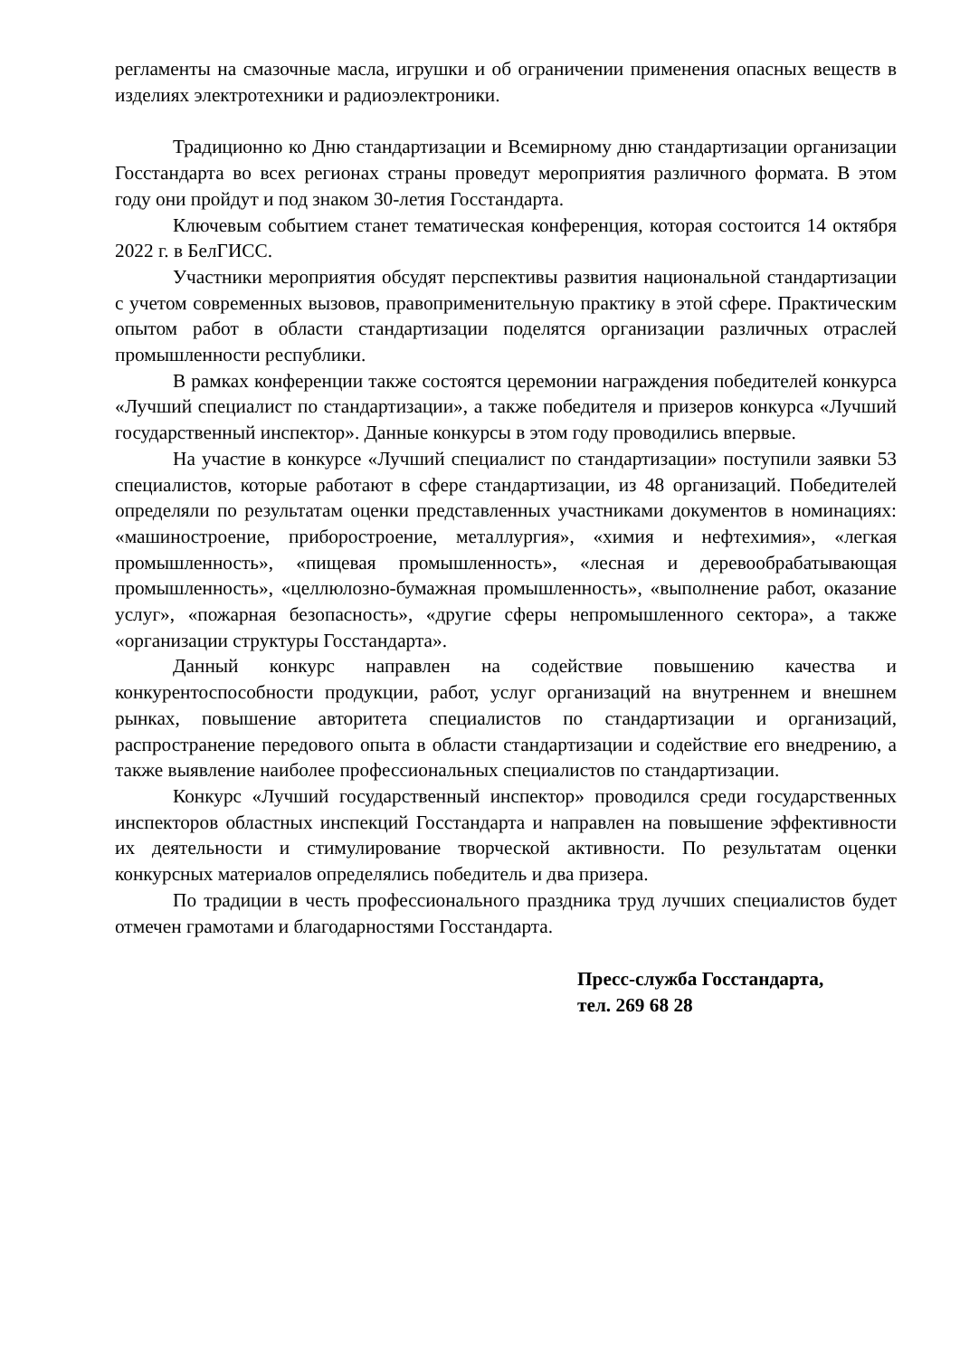регламенты на смазочные масла, игрушки и об ограничении применения опасных веществ в изделиях электротехники и радиоэлектроники.
Традиционно ко Дню стандартизации и Всемирному дню стандартизации организации Госстандарта во всех регионах страны проведут мероприятия различного формата. В этом году они пройдут и под знаком 30-летия Госстандарта.
Ключевым событием станет тематическая конференция, которая состоится 14 октября 2022 г. в БелГИСС.
Участники мероприятия обсудят перспективы развития национальной стандартизации с учетом современных вызовов, правоприменительную практику в этой сфере. Практическим опытом работ в области стандартизации поделятся организации различных отраслей промышленности республики.
В рамках конференции также состоятся церемонии награждения победителей конкурса «Лучший специалист по стандартизации», а также победителя и призеров конкурса «Лучший государственный инспектор». Данные конкурсы в этом году проводились впервые.
На участие в конкурсе «Лучший специалист по стандартизации» поступили заявки 53 специалистов, которые работают в сфере стандартизации, из 48 организаций. Победителей определяли по результатам оценки представленных участниками документов в номинациях: «машиностроение, приборостроение, металлургия», «химия и нефтехимия», «легкая промышленность», «пищевая промышленность», «лесная и деревообрабатывающая промышленность», «целлюлозно-бумажная промышленность», «выполнение работ, оказание услуг», «пожарная безопасность», «другие сферы непромышленного сектора», а также «организации структуры Госстандарта».
Данный конкурс направлен на содействие повышению качества и конкурентоспособности продукции, работ, услуг организаций на внутреннем и внешнем рынках, повышение авторитета специалистов по стандартизации и организаций, распространение передового опыта в области стандартизации и содействие его внедрению, а также выявление наиболее профессиональных специалистов по стандартизации.
Конкурс «Лучший государственный инспектор» проводился среди государственных инспекторов областных инспекций Госстандарта и направлен на повышение эффективности их деятельности и стимулирование творческой активности. По результатам оценки конкурсных материалов определялись победитель и два призера.
По традиции в честь профессионального праздника труд лучших специалистов будет отмечен грамотами и благодарностями Госстандарта.
Пресс-служба Госстандарта,
тел. 269 68 28